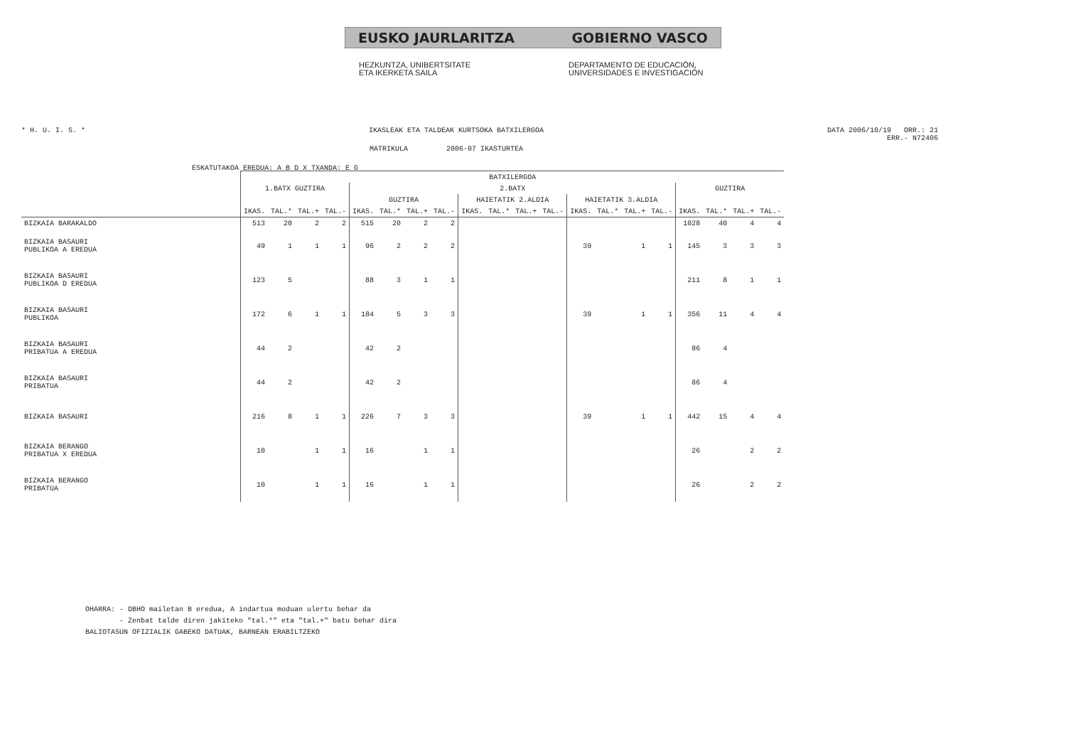EUSKO JAURLARITZA GOBIERNO VASCO
HEZKUNTZA, UNIBERTSITATE
ETA IKERKETA SAILA
DEPARTAMENTO DE EDUCACIÓN,
UNIVERSIDADES E INVESTIGACIÓN
* H. U. I. S. * IKASLEAK ETA TALDEAK KURTSOKA BATXILERGOA DATA 2006/10/19 ORR.: 21
ERR.- N72406
MATRIKULA 2006-07 IKASTURTEA
ESKATUTAKOA EREDUA: A B D X TXANDA: E G
| | BATXILERGOA | | | | | | | | | | | | | | | | | | | |
| --- | --- | --- | --- | --- | --- | --- | --- | --- | --- | --- | --- | --- | --- | --- | --- | --- | --- | --- | --- | --- |
| | 1.BATX GUZTIRA | | | | 2.BATX | | | | | | | | | | | | GUZTIRA | | | |
| | | | | | GUZTIRA | | | | HAIETATIK 2.ALDIA | | | | HAIETATIK 3.ALDIA | | | | | | | |
| | IKAS. | TAL.* | TAL.+ | TAL.- | IKAS. | TAL.* | TAL.+ | TAL.- | IKAS. | TAL.* | TAL.+ | TAL.- | IKAS. | TAL.* | TAL.+ | TAL.- | IKAS. | TAL.* | TAL.+ | TAL.- |
| BIZKAIA BARAKALDO | 513 | 20 | 2 | 2 | 515 | 20 | 2 | 2 | | | | | | | | | 1028 | 40 | 4 | 4 |
| BIZKAIA BASAURI PUBLIKOA A EREDUA | 49 | 1 | 1 | 1 | 96 | 2 | 2 | 2 | | | | | 39 | | 1 | 1 | 145 | 3 | 3 | 3 |
| BIZKAIA BASAURI PUBLIKOA D EREDUA | 123 | 5 | | | 88 | 3 | 1 | 1 | | | | | | | | | 211 | 8 | 1 | 1 |
| BIZKAIA BASAURI PUBLIKOA | 172 | 6 | 1 | 1 | 184 | 5 | 3 | 3 | | | | | 39 | | 1 | 1 | 356 | 11 | 4 | 4 |
| BIZKAIA BASAURI PRIBATUA A EREDUA | 44 | 2 | | | 42 | 2 | | | | | | | | | | | 86 | 4 | | |
| BIZKAIA BASAURI PRIBATUA | 44 | 2 | | | 42 | 2 | | | | | | | | | | | 86 | 4 | | |
| BIZKAIA BASAURI | 216 | 8 | 1 | 1 | 226 | 7 | 3 | 3 | | | | | 39 | | 1 | 1 | 442 | 15 | 4 | 4 |
| BIZKAIA BERANGO PRIBATUA X EREDUA | 10 | | 1 | 1 | 16 | | 1 | 1 | | | | | | | | | 26 | | 2 | 2 |
| BIZKAIA BERANGO PRIBATUA | 10 | | 1 | 1 | 16 | | 1 | 1 | | | | | | | | | 26 | | 2 | 2 |
OHARRA: - DBHO mailetan B eredua, A indartua moduan ulertu behar da - Zenbat talde diren jakiteko "tal.*" eta "tal.+" batu behar dira BALIOTASUN OFIZIALIK GABEKO DATUAK, BARNEAN ERABILTZEKO